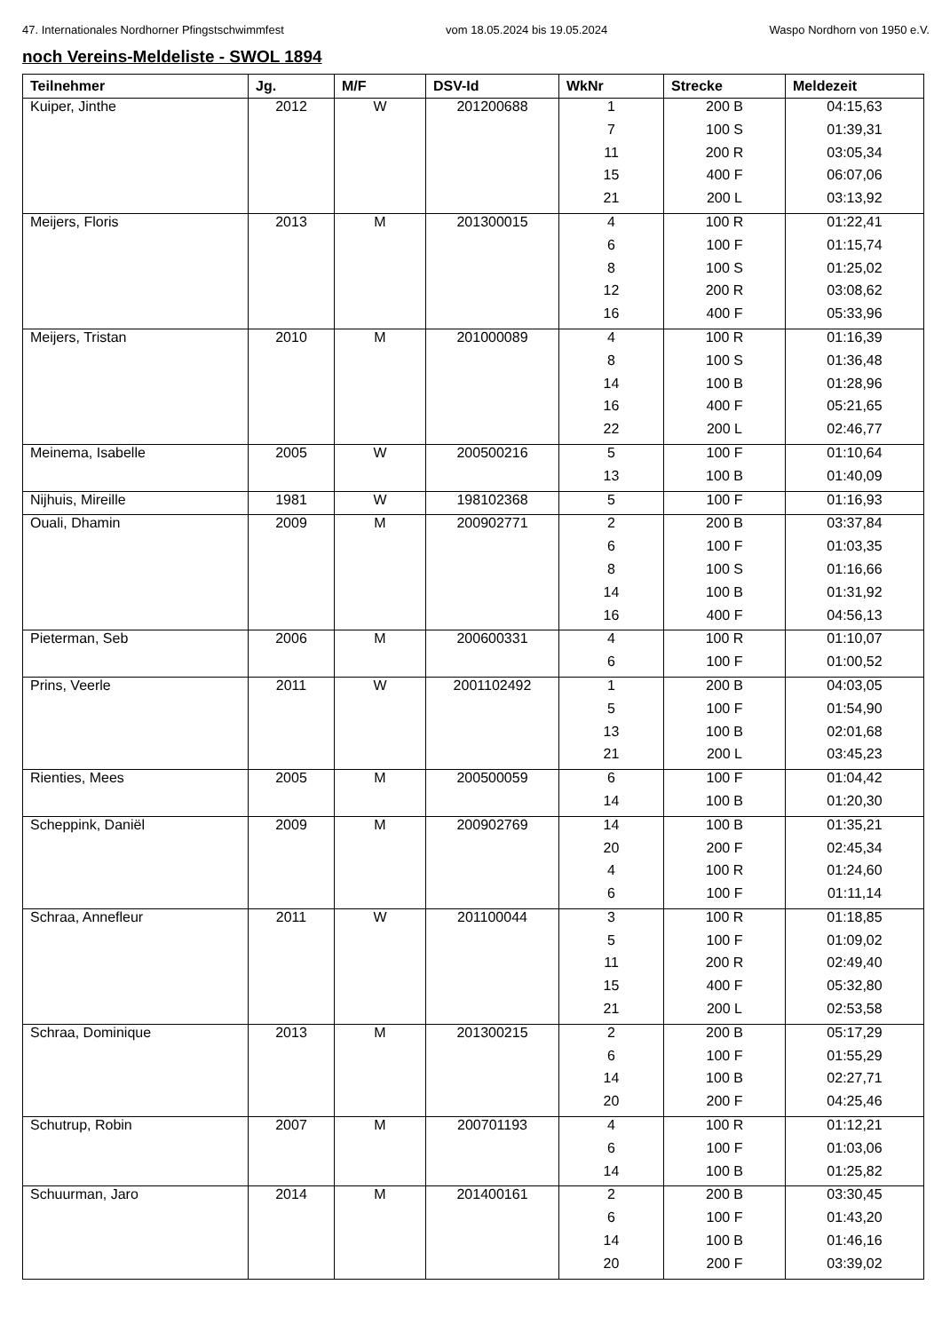47. Internationales Nordhorner Pfingstschwimmfest vom 18.05.2024 bis 19.05.2024 Waspo Nordhorn von 1950 e.V.
noch Vereins-Meldeliste - SWOL 1894
| Teilnehmer | Jg. | M/F | DSV-Id | WkNr | Strecke | Meldezeit |
| --- | --- | --- | --- | --- | --- | --- |
| Kuiper, Jinthe | 2012 | W | 201200688 | 1 | 200 B | 04:15,63 |
| | | | | 7 | 100 S | 01:39,31 |
| | | | | 11 | 200 R | 03:05,34 |
| | | | | 15 | 400 F | 06:07,06 |
| | | | | 21 | 200 L | 03:13,92 |
| Meijers, Floris | 2013 | M | 201300015 | 4 | 100 R | 01:22,41 |
| | | | | 6 | 100 F | 01:15,74 |
| | | | | 8 | 100 S | 01:25,02 |
| | | | | 12 | 200 R | 03:08,62 |
| | | | | 16 | 400 F | 05:33,96 |
| Meijers, Tristan | 2010 | M | 201000089 | 4 | 100 R | 01:16,39 |
| | | | | 8 | 100 S | 01:36,48 |
| | | | | 14 | 100 B | 01:28,96 |
| | | | | 16 | 400 F | 05:21,65 |
| | | | | 22 | 200 L | 02:46,77 |
| Meinema, Isabelle | 2005 | W | 200500216 | 5 | 100 F | 01:10,64 |
| | | | | 13 | 100 B | 01:40,09 |
| Nijhuis, Mireille | 1981 | W | 198102368 | 5 | 100 F | 01:16,93 |
| Ouali, Dhamin | 2009 | M | 200902771 | 2 | 200 B | 03:37,84 |
| | | | | 6 | 100 F | 01:03,35 |
| | | | | 8 | 100 S | 01:16,66 |
| | | | | 14 | 100 B | 01:31,92 |
| | | | | 16 | 400 F | 04:56,13 |
| Pieterman, Seb | 2006 | M | 200600331 | 4 | 100 R | 01:10,07 |
| | | | | 6 | 100 F | 01:00,52 |
| Prins, Veerle | 2011 | W | 2001102492 | 1 | 200 B | 04:03,05 |
| | | | | 5 | 100 F | 01:54,90 |
| | | | | 13 | 100 B | 02:01,68 |
| | | | | 21 | 200 L | 03:45,23 |
| Rienties, Mees | 2005 | M | 200500059 | 6 | 100 F | 01:04,42 |
| | | | | 14 | 100 B | 01:20,30 |
| Scheppink, Daniël | 2009 | M | 200902769 | 14 | 100 B | 01:35,21 |
| | | | | 20 | 200 F | 02:45,34 |
| | | | | 4 | 100 R | 01:24,60 |
| | | | | 6 | 100 F | 01:11,14 |
| Schraa, Annefleur | 2011 | W | 201100044 | 3 | 100 R | 01:18,85 |
| | | | | 5 | 100 F | 01:09,02 |
| | | | | 11 | 200 R | 02:49,40 |
| | | | | 15 | 400 F | 05:32,80 |
| | | | | 21 | 200 L | 02:53,58 |
| Schraa, Dominique | 2013 | M | 201300215 | 2 | 200 B | 05:17,29 |
| | | | | 6 | 100 F | 01:55,29 |
| | | | | 14 | 100 B | 02:27,71 |
| | | | | 20 | 200 F | 04:25,46 |
| Schutrup, Robin | 2007 | M | 200701193 | 4 | 100 R | 01:12,21 |
| | | | | 6 | 100 F | 01:03,06 |
| | | | | 14 | 100 B | 01:25,82 |
| Schuurman, Jaro | 2014 | M | 201400161 | 2 | 200 B | 03:30,45 |
| | | | | 6 | 100 F | 01:43,20 |
| | | | | 14 | 100 B | 01:46,16 |
| | | | | 20 | 200 F | 03:39,02 |